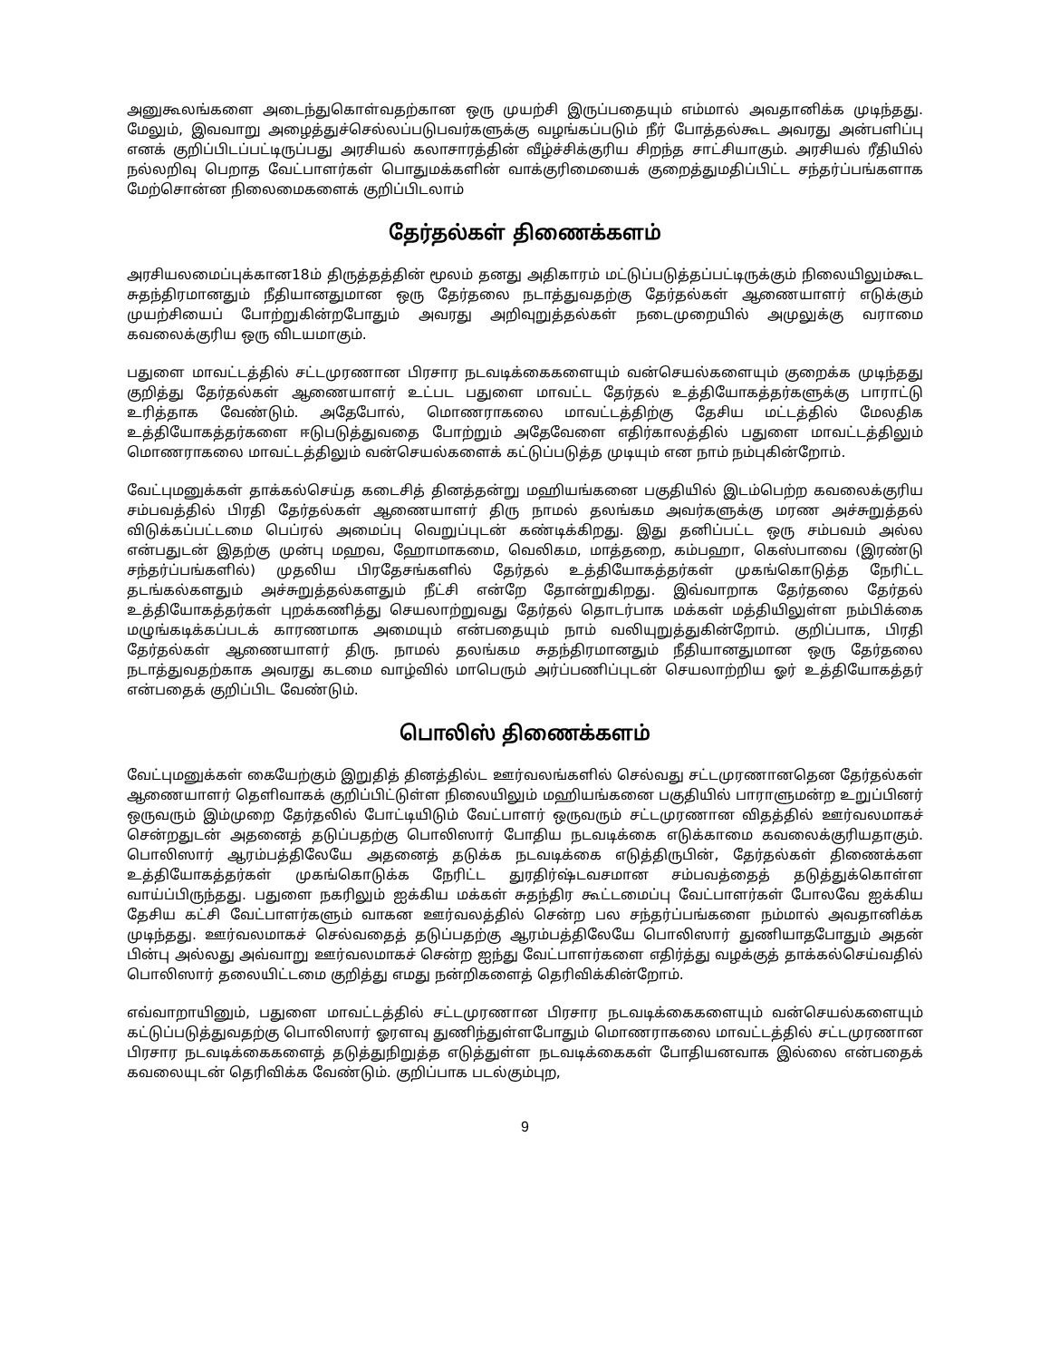அனுகூலங்களை அடைந்துகொள்வதற்கான ஒரு முயற்சி இருப்பதையும் எம்மால் அவதானிக்க முடிந்தது. மேலும், இவவாறு அழைத்துச்செல்லப்படுபவர்களுக்கு வழங்கப்படும் நீர் போத்தல்கூட அவரது அன்பளிப்பு எனக் குறிப்பிடப்பட்டிருப்பது அரசியல் கலாசாரத்தின் வீழ்ச்சிக்குரிய சிறந்த சாட்சியாகும். அரசியல் ரீதியில் நல்லறிவு பெறாத வேட்பாளர்கள் பொதுமக்களின் வாக்குரிமையைக் குறைத்துமதிப்பிட்ட சந்தர்ப்பங்களாக மேற்சொன்ன நிலைமைகளைக் குறிப்பிடலாம்
தேர்தல்கள் திணைக்களம்
அரசியலமைப்புக்கான18ம் திருத்தத்தின் மூலம் தனது அதிகாரம் மட்டுப்படுத்தப்பட்டிருக்கும் நிலையிலும்கூட சுதந்திரமானதும் நீதியானதுமான ஒரு தேர்தலை நடாத்துவதற்கு தேர்தல்கள் ஆணையாளர் எடுக்கும் முயற்சியைப் போற்றுகின்றபோதும் அவரது அறிவுறுத்தல்கள் நடைமுறையில் அமுலுக்கு வராமை கவலைக்குரிய ஒரு விடயமாகும்.
பதுளை மாவட்டத்தில் சட்டமுரணான பிரசார நடவடிக்கைகளையும் வன்செயல்களையும் குறைக்க முடிந்தது குறித்து தேர்தல்கள் ஆணையாளர் உட்பட பதுளை மாவட்ட தேர்தல் உத்தியோகத்தர்களுக்கு பாராட்டு உரித்தாக வேண்டும். அதேபோல், மொணராகலை மாவட்டத்திற்கு தேசிய மட்டத்தில் மேலதிக உத்தியோகத்தர்களை ஈடுபடுத்துவதை போற்றும் அதேவேளை எதிர்காலத்தில் பதுளை மாவட்டத்திலும் மொணராகலை மாவட்டத்திலும் வன்செயல்களைக் கட்டுப்படுத்த முடியும் என நாம் நம்புகின்றோம்.
வேட்புமனுக்கள் தாக்கல்செய்த கடைசித் தினத்தன்று மஹியங்கனை பகுதியில் இடம்பெற்ற கவலைக்குரிய சம்பவத்தில் பிரதி தேர்தல்கள் ஆணையாளர் திரு நாமல் தலங்கம அவர்களுக்கு மரண அச்சுறுத்தல் விடுக்கப்பட்டமை பெப்ரல் அமைப்பு வெறுப்புடன் கண்டிக்கிறது. இது தனிப்பட்ட ஒரு சம்பவம் அல்ல என்பதுடன் இதற்கு முன்பு மஹவ, ஹோமாகமை, வெலிகம, மாத்தறை, கம்பஹா, கெஸ்பாவை (இரண்டு சந்தர்ப்பங்களில்) முதலிய பிரதேசங்களில் தேர்தல் உத்தியோகத்தர்கள் முகங்கொடுத்த நேரிட்ட தடங்கல்களதும் அச்சுறுத்தல்களதும் நீட்சி என்றே தோன்றுகிறது. இவ்வாறாக தேர்தலை தேர்தல் உத்தியோகத்தர்கள் புறக்கணித்து செயலாற்றுவது தேர்தல் தொடர்பாக மக்கள் மத்தியிலுள்ள நம்பிக்கை மழுங்கடிக்கப்படக் காரணமாக அமையும் என்பதையும் நாம் வலியுறுத்துகின்றோம். குறிப்பாக, பிரதி தேர்தல்கள் ஆணையாளர் திரு. நாமல் தலங்கம சுதந்திரமானதும் நீதியானதுமான ஒரு தேர்தலை நடாத்துவதற்காக அவரது கடமை வாழ்வில் மாபெரும் அர்ப்பணிப்புடன் செயலாற்றிய ஓர் உத்தியோகத்தர் என்பதைக் குறிப்பிட வேண்டும்.
பொலிஸ் திணைக்களம்
வேட்புமனுக்கள் கையேற்கும் இறுதித் தினத்தில்ட ஊர்வலங்களில் செல்வது சட்டமுரணானதென தேர்தல்கள் ஆணையாளர் தெளிவாகக் குறிப்பிட்டுள்ள நிலையிலும் மஹியங்கனை பகுதியில் பாராளுமன்ற உறுப்பினர் ஒருவரும் இம்முறை தேர்தலில் போட்டியிடும் வேட்பாளர் ஒருவரும் சட்டமுரணான விதத்தில் ஊர்வலமாகச் சென்றதுடன் அதனைத் தடுப்பதற்கு பொலிஸார் போதிய நடவடிக்கை எடுக்காமை கவலைக்குரியதாகும். பொலிஸார் ஆரம்பத்திலேயே அதனைத் தடுக்க நடவடிக்கை எடுத்திருபின், தேர்தல்கள் திணைக்கள உத்தியோகத்தர்கள் முகங்கொடுக்க நேரிட்ட துரதிர்ஷ்டவசமான சம்பவத்தைத் தடுத்துக்கொள்ள வாய்ப்பிருந்தது. பதுளை நகரிலும் ஐக்கிய மக்கள் சுதந்திர கூட்டமைப்பு வேட்பாளர்கள் போலவே ஐக்கிய தேசிய கட்சி வேட்பாளர்களும் வாகன ஊர்வலத்தில் சென்ற பல சந்தர்ப்பங்களை நம்மால் அவதானிக்க முடிந்தது. ஊர்வலமாகச் செல்வதைத் தடுப்பதற்கு ஆரம்பத்திலேயே பொலிஸார் துணியாதபோதும் அதன் பின்பு அல்லது அவ்வாறு ஊர்வலமாகச் சென்ற ஐந்து வேட்பாளர்களை எதிர்த்து வழக்குத் தாக்கல்செய்வதில் பொலிஸார் தலையிட்டமை குறித்து எமது நன்றிகளைத் தெரிவிக்கின்றோம்.
எவ்வாறாயினும், பதுளை மாவட்டத்தில் சட்டமுரணான பிரசார நடவடிக்கைகளையும் வன்செயல்களையும் கட்டுப்படுத்துவதற்கு பொலிஸார் ஓரளவு துணிந்துள்ளபோதும் மொணராகலை மாவட்டத்தில் சட்டமுரணான பிரசார நடவடிக்கைகளைத் தடுத்துநிறுத்த எடுத்துள்ள நடவடிக்கைகள் போதியனவாக இல்லை என்பதைக் கவலையுடன் தெரிவிக்க வேண்டும். குறிப்பாக படல்கும்புற,
9